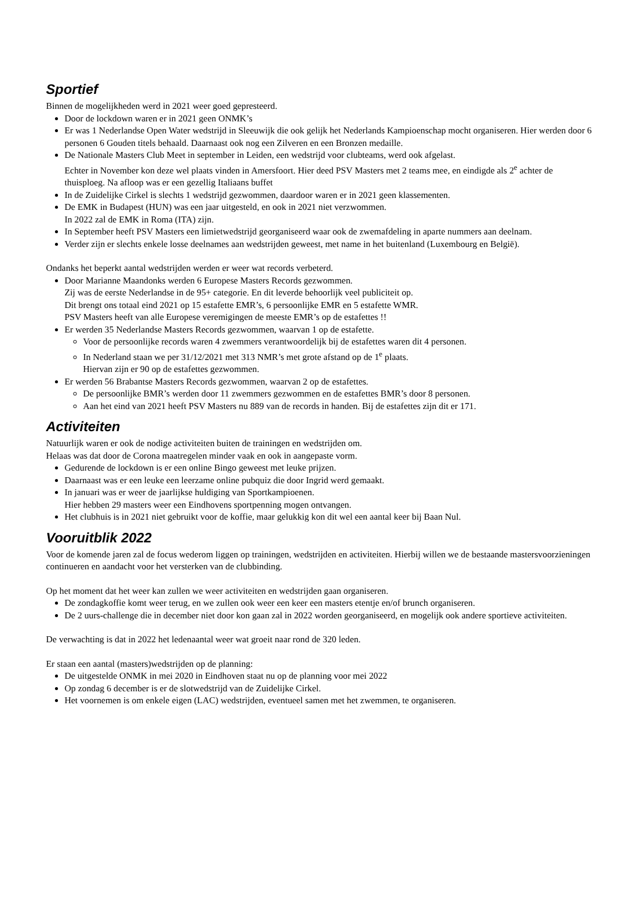Sportief
Binnen de mogelijkheden werd in 2021 weer goed gepresteerd.
Door de lockdown waren er in 2021 geen ONMK’s
Er was 1 Nederlandse Open Water wedstrijd in Sleeuwijk die ook gelijk het Nederlands Kampioenschap mocht organiseren. Hier werden door 6 personen 6 Gouden titels behaald. Daarnaast ook nog een Zilveren en een Bronzen medaille.
De Nationale Masters Club Meet in september in Leiden, een wedstrijd voor clubteams, werd ook afgelast.
Echter in November kon deze wel plaats vinden in Amersfoort. Hier deed PSV Masters met 2 teams mee, en eindigde als 2<sup>e</sup> achter de thuisploeg. Na afloop was er een gezellig Italiaans buffet
In de Zuidelijke Cirkel is slechts 1 wedstrijd gezwommen, daardoor waren er in 2021 geen klassementen.
De EMK in Budapest (HUN) was een jaar uitgesteld, en ook in 2021 niet verzwommen.
In 2022 zal de EMK in Roma (ITA) zijn.
In September heeft PSV Masters een limietwedstrijd georganiseerd waar ook de zwemafdeling in aparte nummers aan deelnam.
Verder zijn er slechts enkele losse deelnames aan wedstrijden geweest, met name in het buitenland (Luxembourg en België).
Ondanks het beperkt aantal wedstrijden werden er weer wat records verbeterd.
Door Marianne Maandonks werden 6 Europese Masters Records gezwommen.
Zij was de eerste Nederlandse in de 95+ categorie. En dit leverde behoorlijk veel publiciteit op.
Dit brengt ons totaal eind 2021 op 15 estafette EMR’s, 6 persoonlijke EMR en 5 estafette WMR.
PSV Masters heeft van alle Europese veremigingen de meeste EMR’s op de estafettes !!
Er werden 35 Nederlandse Masters Records gezwommen, waarvan 1 op de estafette.
Voor de persoonlijke records waren 4 zwemmers verantwoordelijk bij de estafettes waren dit 4 personen.
In Nederland staan we per 31/12/2021 met 313 NMR’s met grote afstand op de 1<sup>e</sup> plaats.
Hiervan zijn er 90 op de estafettes gezwommen.
Er werden 56 Brabantse Masters Records gezwommen, waarvan 2 op de estafettes.
De persoonlijke BMR’s werden door 11 zwemmers gezwommen en de estafettes BMR’s door 8 personen.
Aan het eind van 2021 heeft PSV Masters nu 889 van de records in handen. Bij de estafettes zijn dit er 171.
Activiteiten
Natuurlijk waren er ook de nodige activiteiten buiten de trainingen en wedstrijden om.
Helaas was dat door de Corona maatregelen minder vaak en ook in aangepaste vorm.
Gedurende de lockdown is er een online Bingo geweest met leuke prijzen.
Daarnaast was er een leuke een leerzame online pubquiz die door Ingrid werd gemaakt.
In januari was er weer de jaarlijkse huldiging van Sportkampioenen.
Hier hebben 29 masters weer een Eindhovens sportpenning mogen ontvangen.
Het clubhuis is in 2021 niet gebruikt voor de koffie, maar gelukkig kon dit wel een aantal keer bij Baan Nul.
Vooruitblik 2022
Voor de komende jaren zal de focus wederom liggen op trainingen, wedstrijden en activiteiten. Hierbij willen we de bestaande mastersvoorzieningen continueren en aandacht voor het versterken van de clubbinding.
Op het moment dat het weer kan zullen we weer activiteiten en wedstrijden gaan organiseren.
De zondagkoffie komt weer terug, en we zullen ook weer een keer een masters etentje en/of brunch organiseren.
De 2 uurs-challenge die in december niet door kon gaan zal in 2022 worden georganiseerd, en mogelijk ook andere sportieve activiteiten.
De verwachting is dat in 2022 het ledenaantal weer wat groeit naar rond de 320 leden.
Er staan een aantal (masters)wedstrijden op de planning:
De uitgestelde ONMK in mei 2020 in Eindhoven staat nu op de planning voor mei 2022
Op zondag 6 december is er de slotwedstrijd van de Zuidelijke Cirkel.
Het voornemen is om enkele eigen (LAC) wedstrijden, eventueel samen met het zwemmen, te organiseren.